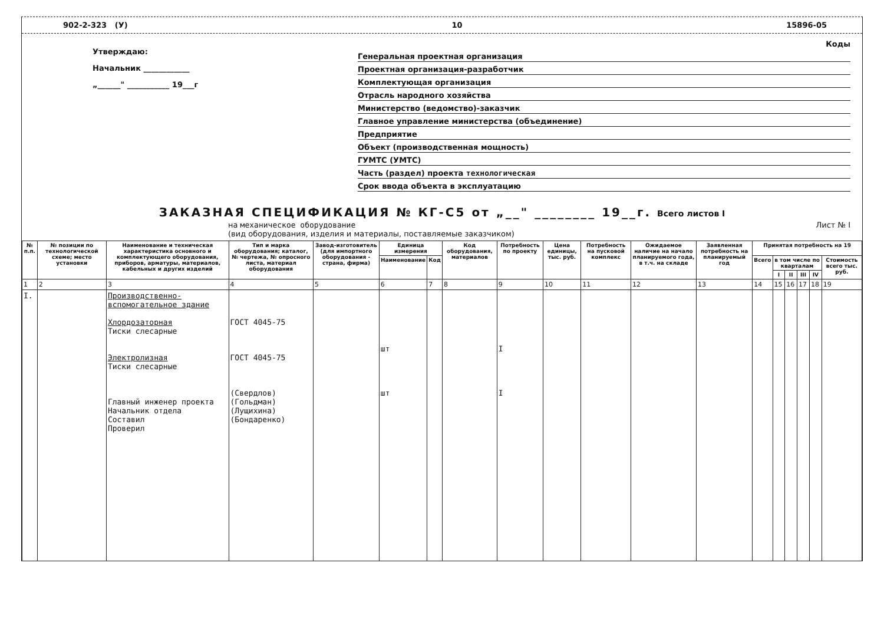902-2-323 (У) 10 15896-05
Утверждаю:
Начальник ____________
„______" ___________ 19___г
Коды
Генеральная проектная организация
Проектная организация-разработчик
Комплектующая организация
Отрасль народного хозяйства
Министерство (ведомство)-заказчик
Главное управление министерства (объединение)
Предприятие
Объект (производственная мощность)
ГУМТС (УМТС)
Часть (раздел) проекта технологическая
Срок ввода объекта в эксплуатацию
ЗАКАЗНАЯ СПЕЦИФИКАЦИЯ № КГ-С5 от „__" ________ 19__г. Всего листов I
на механическое оборудование
(вид оборудования, изделия и материалы, поставляемые заказчиком) Лист № I
| № п.п. | № позиции по технологической схеме; место установки | Наименование и техническая характеристика основного и комплектующего оборудования, приборов, арматуры, материалов, кабельных и других изделий | Тип и марка оборудования; каталог, № чертежа, № опросного листа, материал оборудования | Завод-изготовитель (для импортного оборудования - страна, фирма) | Единица измерения | | Код оборудования, материалов | Потребность по проекту | Цена единицы, тыс. руб. | Потребность на пусковой комплекс | Ожидаемое наличие на начало планируемого года, в т.ч. на складе | Заявленная потребность на планируемый год | Принятая потребность на 19 | | | | | |
| --- | --- | --- | --- | --- | --- | --- | --- | --- | --- | --- | --- | --- | --- | --- | --- | --- | --- | --- |
| | | | | | Наименование | Код | | | | | | | Всего | в том числе по кварталам | | | | Стоимость всего тыс. руб. |
| | | | | | | | | | | | | | | I | II | III | IV | |
| 1 | 2 | 3 | 4 | 5 | 6 | 7 | 8 | 9 | 10 | 11 | 12 | 13 | 14 | 15 | 16 | 17 | 18 | 19 |
| I. | | Производственно-вспомогательное здание Хлордозаторная Тиски слесарные Электролизная Тиски слесарные Главный инженер проекта Начальник отдела Составил Проверил | ГОСТ 4045-75 ГОСТ 4045-75 (Свердлов) (Гольдман) (Лущихина) (Бондаренко) | | шт шт | | | I I | | | | | | | | | | |